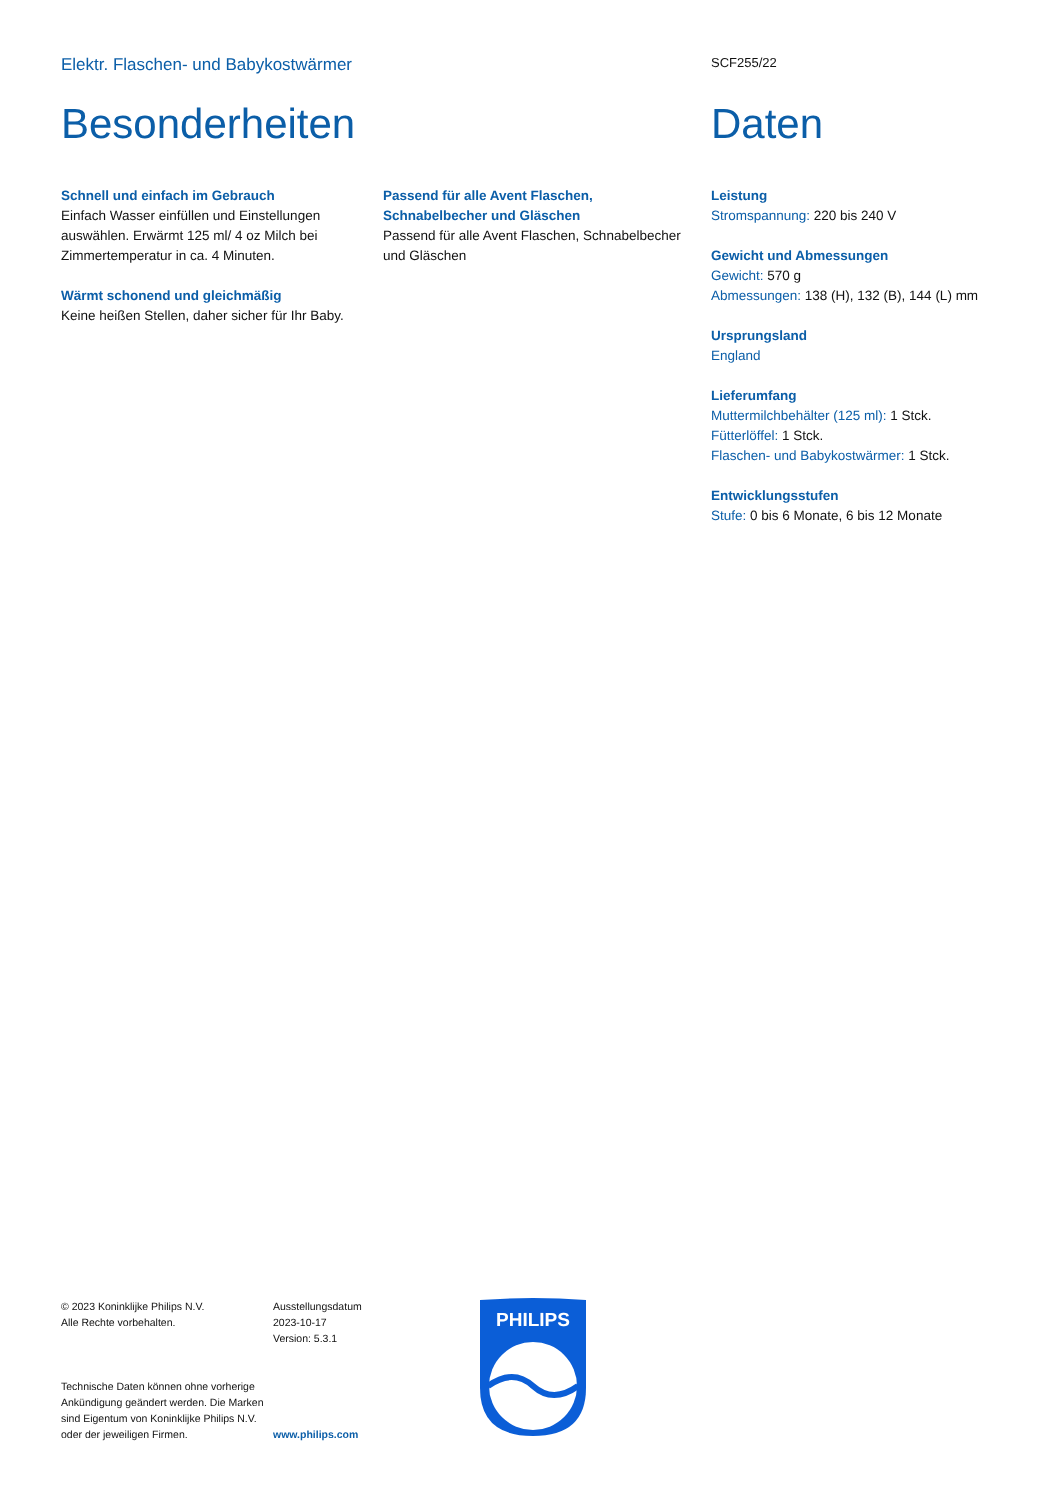Elektr. Flaschen- und Babykostwärmer
SCF255/22
Besonderheiten
Schnell und einfach im Gebrauch
Einfach Wasser einfüllen und Einstellungen auswählen. Erwärmt 125 ml/ 4 oz Milch bei Zimmertemperatur in ca. 4 Minuten.
Wärmt schonend und gleichmäßig
Keine heißen Stellen, daher sicher für Ihr Baby.
Passend für alle Avent Flaschen, Schnabelbecher und Gläschen
Passend für alle Avent Flaschen, Schnabelbecher und Gläschen
Daten
Leistung
Stromspannung: 220 bis 240 V
Gewicht und Abmessungen
Gewicht: 570 g
Abmessungen: 138 (H), 132 (B), 144 (L) mm
Ursprungsland
England
Lieferumfang
Muttermilchbehälter (125 ml): 1 Stck.
Fütterlöffel: 1 Stck.
Flaschen- und Babykostwärmer: 1 Stck.
Entwicklungsstufen
Stufe: 0 bis 6 Monate, 6 bis 12 Monate
© 2023 Koninklijke Philips N.V.
Alle Rechte vorbehalten.
Technische Daten können ohne vorherige Ankündigung geändert werden. Die Marken sind Eigentum von Koninklijke Philips N.V. oder der jeweiligen Firmen.
Ausstellungsdatum
2023-10-17
Version: 5.3.1
www.philips.com
PHILIPS